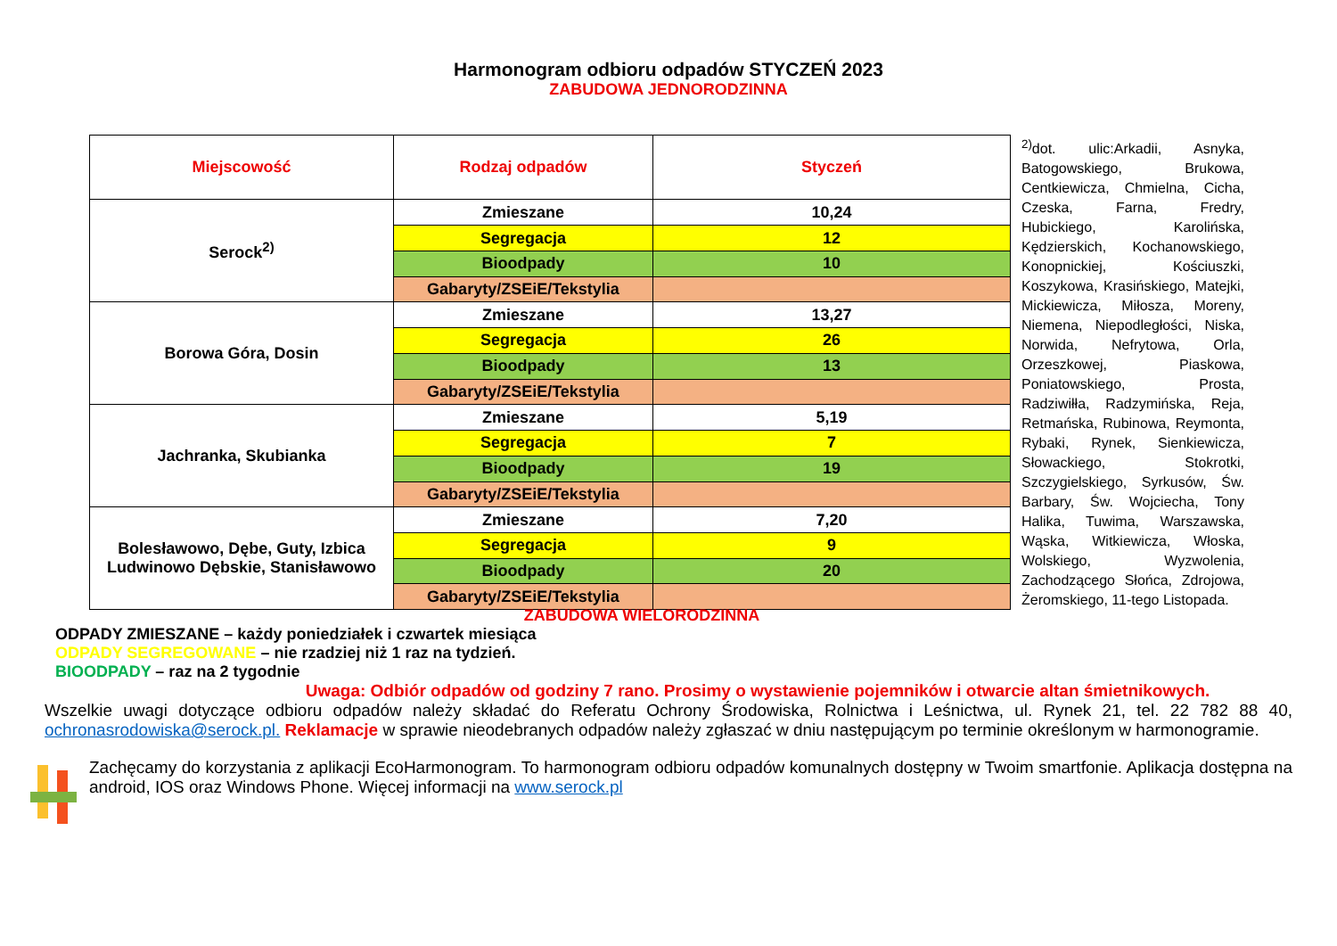Harmonogram odbioru odpadów STYCZEŃ 2023
ZABUDOWA JEDNORODZINNA
| Miejscowość | Rodzaj odpadów | Styczeń |
| --- | --- | --- |
| Serock<sup>2)</sup> | Zmieszane | 10,24 |
| | Segregacja | 12 |
| | Bioodpady | 10 |
| | Gabaryty/ZSEiE/Tekstylia | |
| Borowa Góra, Dosin | Zmieszane | 13,27 |
| | Segregacja | 26 |
| | Bioodpady | 13 |
| | Gabaryty/ZSEiE/Tekstylia | |
| Jachranka, Skubianka | Zmieszane | 5,19 |
| | Segregacja | 7 |
| | Bioodpady | 19 |
| | Gabaryty/ZSEiE/Tekstylia | |
| Bolesławowo, Dębe, Guty, Izbica Ludwinowo Dębskie, Stanisławowo | Zmieszane | 7,20 |
| | Segregacja | 9 |
| | Bioodpady | 20 |
| | Gabaryty/ZSEiE/Tekstylia | |
<sup>2)</sup> dot. ulic:Arkadii, Asnyka, Batogowskiego, Brukowa, Centkiewicza, Chmielna, Cicha, Czeska, Farna, Fredry, Hubickiego, Karolińska, Kędzierskich, Kochanowskiego, Konopnickiej, Kościuszki, Koszykowa, Krasińskiego, Matejki, Mickiewicza, Miłosza, Moreny, Niemena, Niepodległości, Niska, Norwida, Nefrytowa, Orla, Orzeszkowej, Piaskowa, Poniatowskiego, Prosta, Radziwiłła, Radzymińska, Reja, Retmańska, Rubinowa, Reymonta, Rybaki, Rynek, Sienkiewicza, Słowackiego, Stokrotki, Szczygielskiego, Syrkusów, Św. Barbary, Św. Wojciecha, Tony Halika, Tuwima, Warszawska, Wąska, Witkiewicza, Włoska, Wolskiego, Wyzwolenia, Zachodzącego Słońca, Zdrojowa, Żeromskiego, 11-tego Listopada.
ZABUDOWA WIELORODZINNA
ODPADY ZMIESZANE – każdy poniedziałek i czwartek miesiąca
ODPADY SEGREGOWANE – nie rzadziej niż 1 raz na tydzień.
BIOODPADY – raz na 2 tygodnie
Uwaga: Odbiór odpadów od godziny 7 rano. Prosimy o wystawienie pojemników i otwarcie altan śmietnikowych.
Wszelkie uwagi dotyczące odbioru odpadów należy składać do Referatu Ochrony Środowiska, Rolnictwa i Leśnictwa, ul. Rynek 21, tel. 22 782 88 40, ochronasrodowiska@serock.pl. Reklamacje w sprawie nieodebranych odpadów należy zgłaszać w dniu następującym po terminie określonym w harmonogramie.
Zachęcamy do korzystania z aplikacji EcoHarmonogram. To harmonogram odbioru odpadów komunalnych dostępny w Twoim smartfonie. Aplikacja dostępna na android, IOS oraz Windows Phone. Więcej informacji na www.serock.pl